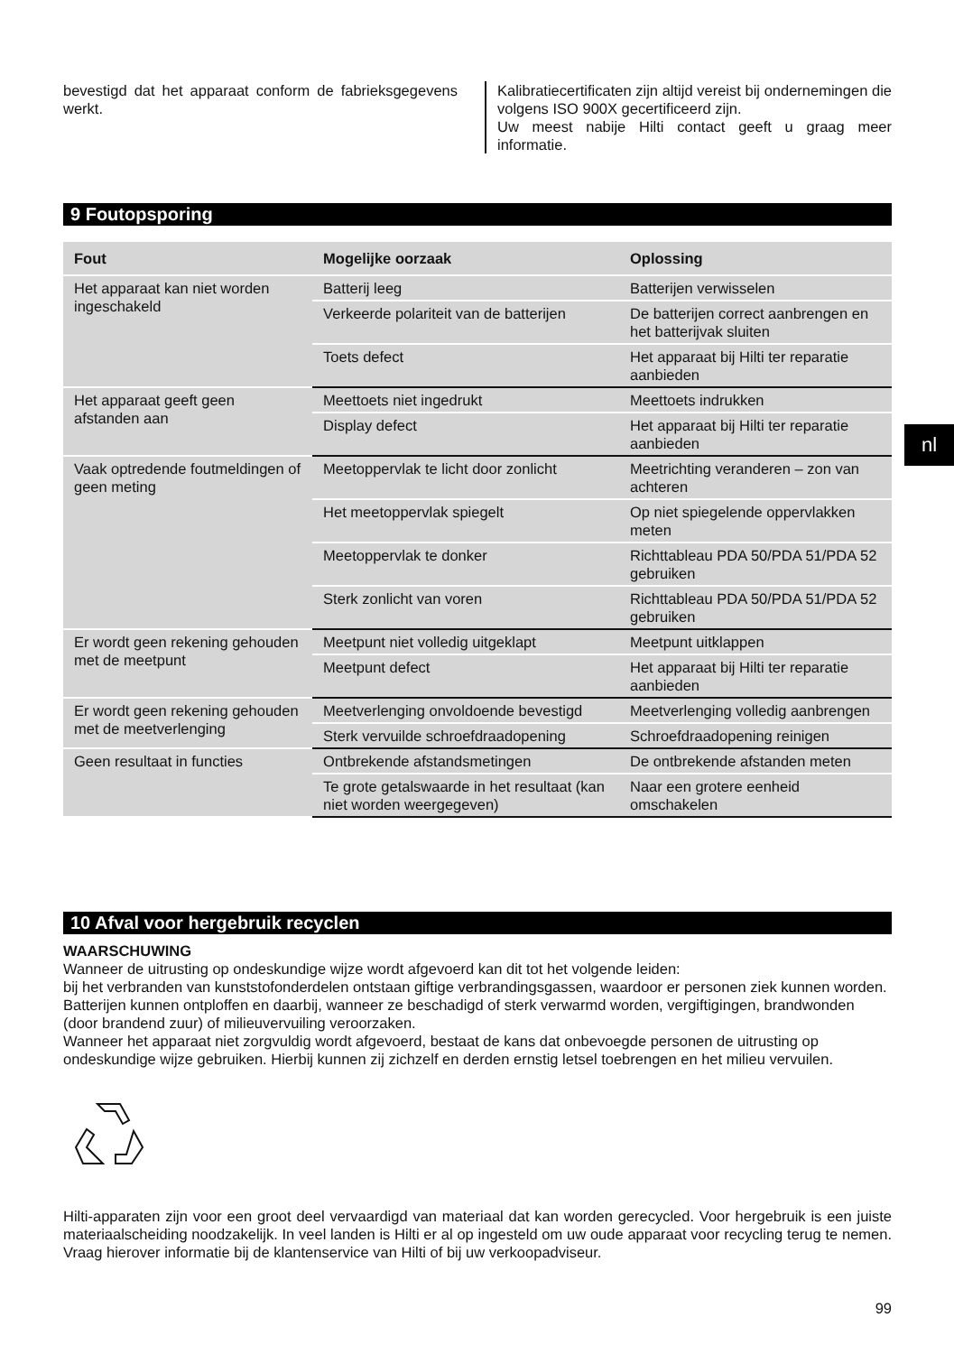bevestigd dat het apparaat conform de fabrieksgegevens werkt.
Kalibratiecertificaten zijn altijd vereist bij ondernemingen die volgens ISO 900X gecertificeerd zijn.
Uw meest nabije Hilti contact geeft u graag meer informatie.
9 Foutopsporing
| Fout | Mogelijke oorzaak | Oplossing |
| --- | --- | --- |
| Het apparaat kan niet worden ingeschakeld | Batterij leeg | Batterijen verwisselen |
| | Verkeerde polariteit van de batterijen | De batterijen correct aanbrengen en het batterijvak sluiten |
| | Toets defect | Het apparaat bij Hilti ter reparatie aanbieden |
| Het apparaat geeft geen afstanden aan | Meettoets niet ingedrukt | Meettoets indrukken |
| | Display defect | Het apparaat bij Hilti ter reparatie aanbieden |
| Vaak optredende foutmeldingen of geen meting | Meetoppervlak te licht door zonlicht | Meetrichting veranderen – zon van achteren |
| | Het meetoppervlak spiegelt | Op niet spiegelende oppervlakken meten |
| | Meetoppervlak te donker | Richttableau PDA 50/PDA 51/PDA 52 gebruiken |
| | Sterk zonlicht van voren | Richttableau PDA 50/PDA 51/PDA 52 gebruiken |
| Er wordt geen rekening gehouden met de meetpunt | Meetpunt niet volledig uitgeklapt | Meetpunt uitklappen |
| | Meetpunt defect | Het apparaat bij Hilti ter reparatie aanbieden |
| Er wordt geen rekening gehouden met de meetverlenging | Meetverlenging onvoldoende bevestigd | Meetverlenging volledig aanbrengen |
| | Sterk vervuilde schroefdraadopening | Schroefdraadopening reinigen |
| Geen resultaat in functies | Ontbrekende afstandsmetingen | De ontbrekende afstanden meten |
| | Te grote getalswaarde in het resultaat (kan niet worden weergegeven) | Naar een grotere eenheid omschakelen |
nl
10 Afval voor hergebruik recyclen
WAARSCHUWING
Wanneer de uitrusting op ondeskundige wijze wordt afgevoerd kan dit tot het volgende leiden:
bij het verbranden van kunststofonderdelen ontstaan giftige verbrandingsgassen, waardoor er personen ziek kunnen worden.
Batterijen kunnen ontploffen en daarbij, wanneer ze beschadigd of sterk verwarmd worden, vergiftigingen, brandwonden (door brandend zuur) of milieuvervuiling veroorzaken.
Wanneer het apparaat niet zorgvuldig wordt afgevoerd, bestaat de kans dat onbevoegde personen de uitrusting op ondeskundige wijze gebruiken. Hierbij kunnen zij zichzelf en derden ernstig letsel toebrengen en het milieu vervuilen.
Hilti-apparaten zijn voor een groot deel vervaardigd van materiaal dat kan worden gerecycled. Voor hergebruik is een juiste materiaalscheiding noodzakelijk. In veel landen is Hilti er al op ingesteld om uw oude apparaat voor recycling terug te nemen. Vraag hierover informatie bij de klantenservice van Hilti of bij uw verkoopadviseur.
99